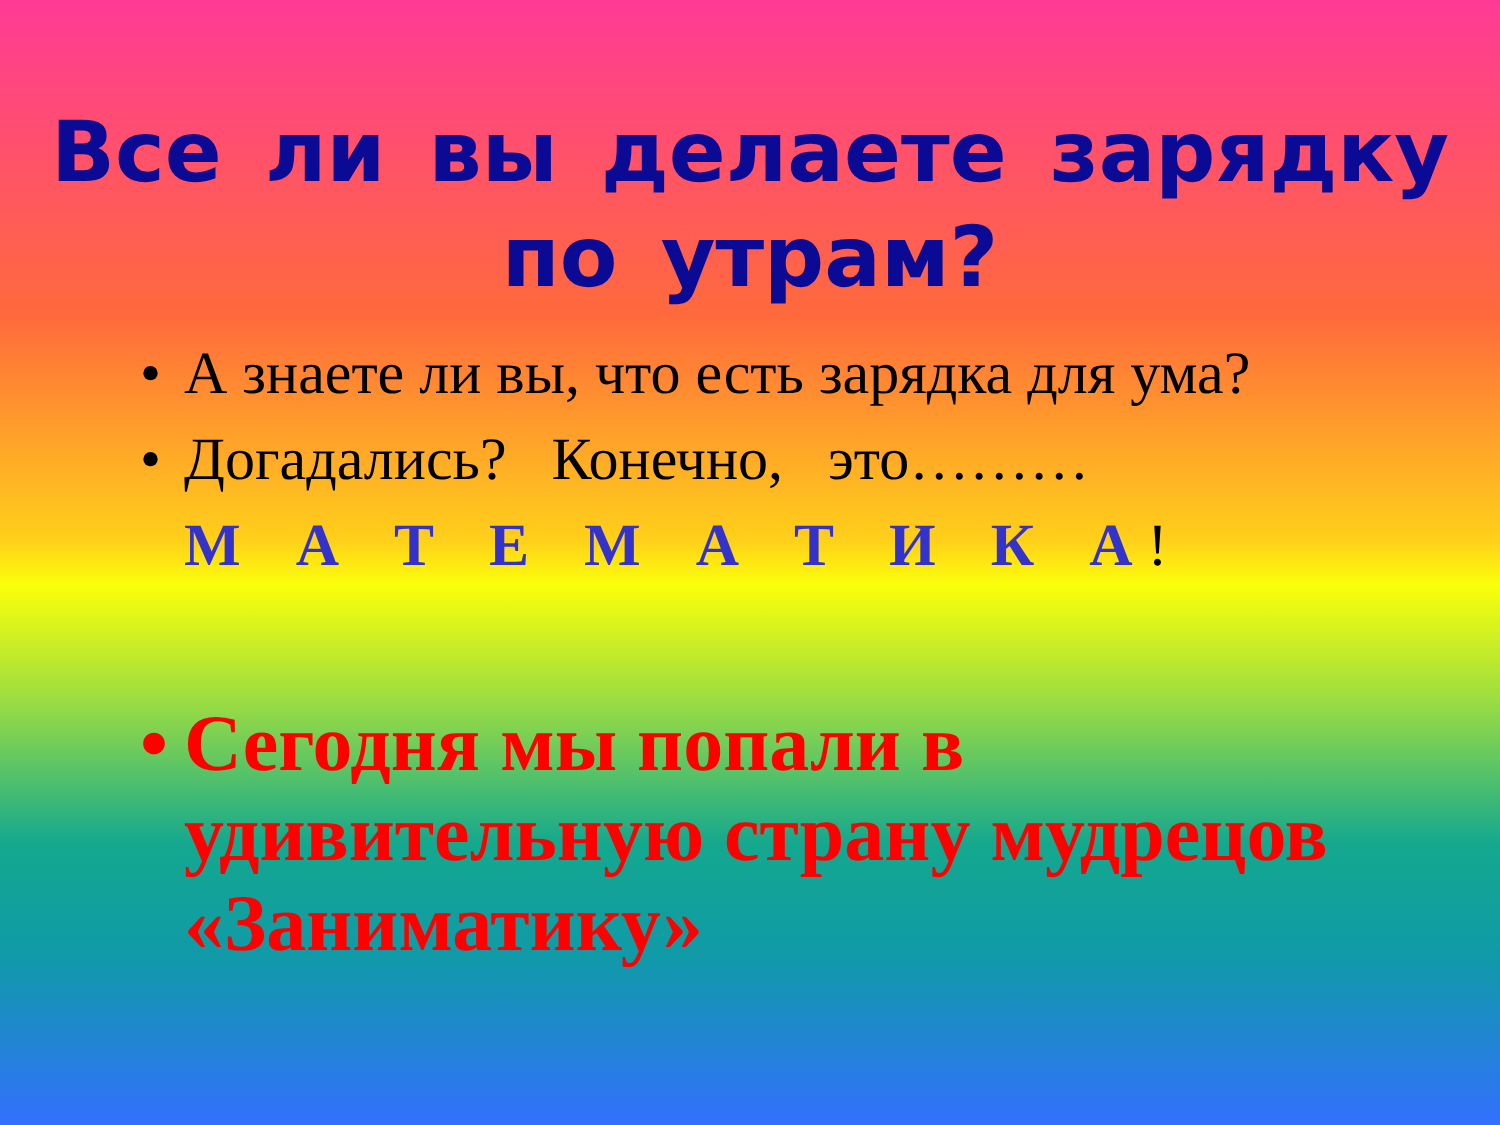Все ли вы делаете зарядку
по утрам?
• А знаете ли вы, что есть зарядка для ума?
• Догадались? Конечно, это………
М А Т Е М А Т И К А !
• Сегодня мы попали в удивительную страну мудрецов «Заниматику»